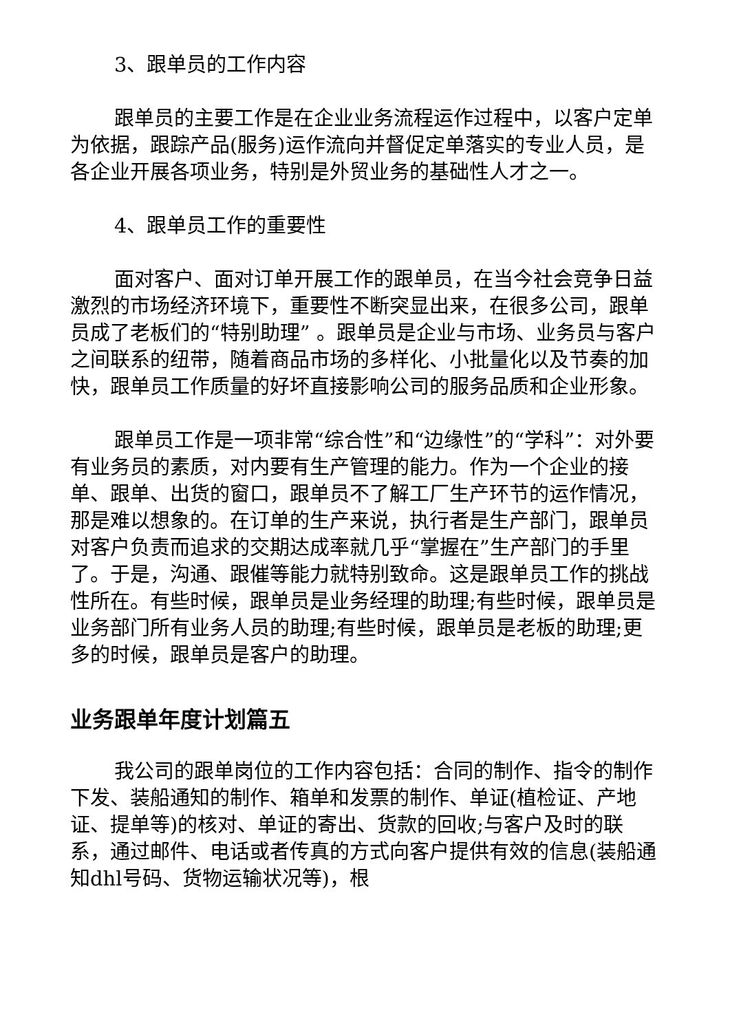3、跟单员的工作内容
跟单员的主要工作是在企业业务流程运作过程中，以客户定单为依据，跟踪产品(服务)运作流向并督促定单落实的专业人员，是各企业开展各项业务，特别是外贸业务的基础性人才之一。
4、跟单员工作的重要性
面对客户、面对订单开展工作的跟单员，在当今社会竞争日益激烈的市场经济环境下，重要性不断突显出来，在很多公司，跟单员成了老板们的“特别助理” 。跟单员是企业与市场、业务员与客户之间联系的纽带，随着商品市场的多样化、小批量化以及节奏的加快，跟单员工作质量的好坏直接影响公司的服务品质和企业形象。
跟单员工作是一项非常“综合性”和“边缘性”的“学科”：对外要有业务员的素质，对内要有生产管理的能力。作为一个企业的接单、跟单、出货的窗口，跟单员不了解工厂生产环节的运作情况，那是难以想象的。在订单的生产来说，执行者是生产部门，跟单员对客户负责而追求的交期达成率就几乎“掌握在”生产部门的手里了。于是，沟通、跟催等能力就特别致命。这是跟单员工作的挑战性所在。有些时候，跟单员是业务经理的助理;有些时候，跟单员是业务部门所有业务人员的助理;有些时候，跟单员是老板的助理;更多的时候，跟单员是客户的助理。
业务跟单年度计划篇五
我公司的跟单岗位的工作内容包括：合同的制作、指令的制作下发、装船通知的制作、箱单和发票的制作、单证(植检证、产地证、提单等)的核对、单证的寄出、货款的回收;与客户及时的联系，通过邮件、电话或者传真的方式向客户提供有效的信息(装船通知dhl号码、货物运输状况等)，根